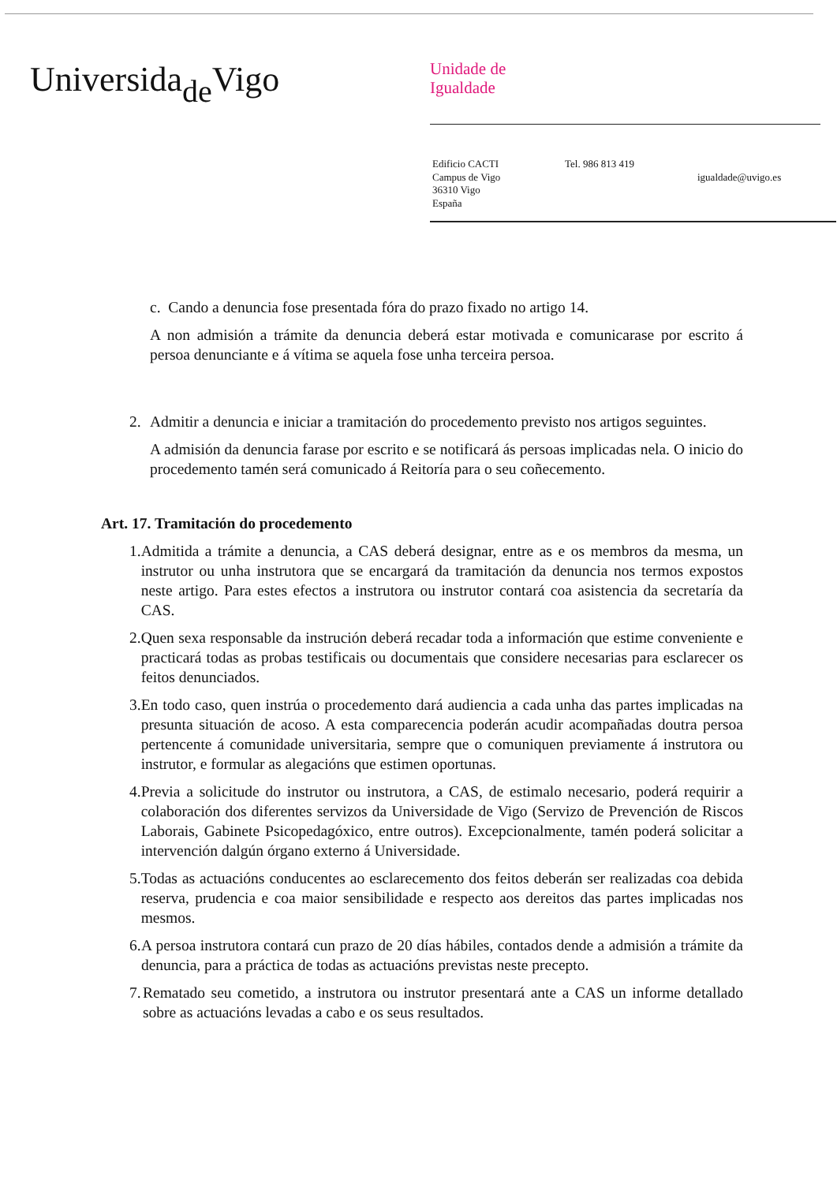Universida<sub>de</sub>Vigo
Unidade de
Igualdade
Edificio CACTI
Campus de Vigo
36310 Vigo
España
Tel. 986 813 419
igualdade@uvigo.es
c. Cando a denuncia fose presentada fóra do prazo fixado no artigo 14.
A non admisión a trámite da denuncia deberá estar motivada e comunicarase por escrito á persoa denunciante e á vítima se aquela fose unha terceira persoa.
2. Admitir a denuncia e iniciar a tramitación do procedemento previsto nos artigos seguintes.
A admisión da denuncia farase por escrito e se notificará ás persoas implicadas nela. O inicio do procedemento tamén será comunicado á Reitoría para o seu coñecemento.
Art. 17. Tramitación do procedemento
1. Admitida a trámite a denuncia, a CAS deberá designar, entre as e os membros da mesma, un instrutor ou unha instrutora que se encargará da tramitación da denuncia nos termos expostos neste artigo. Para estes efectos a instrutora ou instrutor contará coa asistencia da secretaría da CAS.
2. Quen sexa responsable da instrución deberá recadar toda a información que estime conveniente e practicará todas as probas testificais ou documentais que considere necesarias para esclarecer os feitos denunciados.
3. En todo caso, quen instrúa o procedemento dará audiencia a cada unha das partes implicadas na presunta situación de acoso. A esta comparecencia poderán acudir acompañadas doutra persoa pertencente á comunidade universitaria, sempre que o comuniquen previamente á instrutora ou instrutor, e formular as alegacións que estimen oportunas.
4. Previa a solicitude do instrutor ou instrutora, a CAS, de estimalo necesario, poderá requirir a colaboración dos diferentes servizos da Universidade de Vigo (Servizo de Prevención de Riscos Laborais, Gabinete Psicopedagóxico, entre outros). Excepcionalmente, tamén poderá solicitar a intervención dalgún órgano externo á Universidade.
5. Todas as actuacións conducentes ao esclarecemento dos feitos deberán ser realizadas coa debida reserva, prudencia e coa maior sensibilidade e respecto aos dereitos das partes implicadas nos mesmos.
6. A persoa instrutora contará cun prazo de 20 días hábiles, contados dende a admisión a trámite da denuncia, para a práctica de todas as actuacións previstas neste precepto.
7. Rematado seu cometido, a instrutora ou instrutor presentará ante a CAS un informe detallado sobre as actuacións levadas a cabo e os seus resultados.